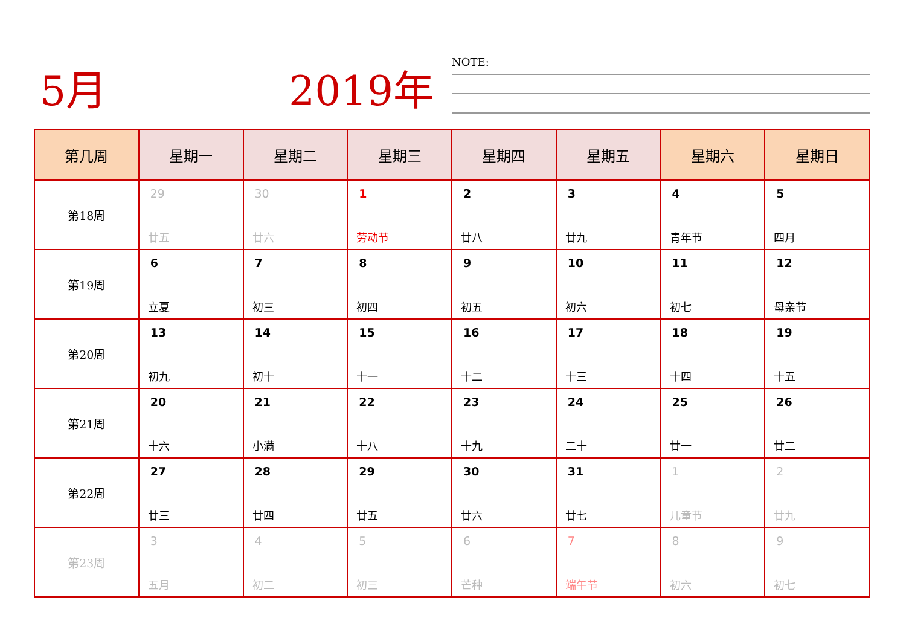5月 2019年 NOTE:
| 第几周 | 星期一 | 星期二 | 星期三 | 星期四 | 星期五 | 星期六 | 星期日 |
| --- | --- | --- | --- | --- | --- | --- | --- |
| 第18周 | 29 廿五 | 30 廿六 | 1 劳动节 | 2 廿八 | 3 廿九 | 4 青年节 | 5 四月 |
| 第19周 | 6 立夏 | 7 初三 | 8 初四 | 9 初五 | 10 初六 | 11 初七 | 12 母亲节 |
| 第20周 | 13 初九 | 14 初十 | 15 十一 | 16 十二 | 17 十三 | 18 十四 | 19 十五 |
| 第21周 | 20 十六 | 21 小满 | 22 十八 | 23 十九 | 24 二十 | 25 廿一 | 26 廿二 |
| 第22周 | 27 廿三 | 28 廿四 | 29 廿五 | 30 廿六 | 31 廿七 | 1 儿童节 | 2 廿九 |
| 第23周 | 3 五月 | 4 初二 | 5 初三 | 6 芒种 | 7 端午节 | 8 初六 | 9 初七 |